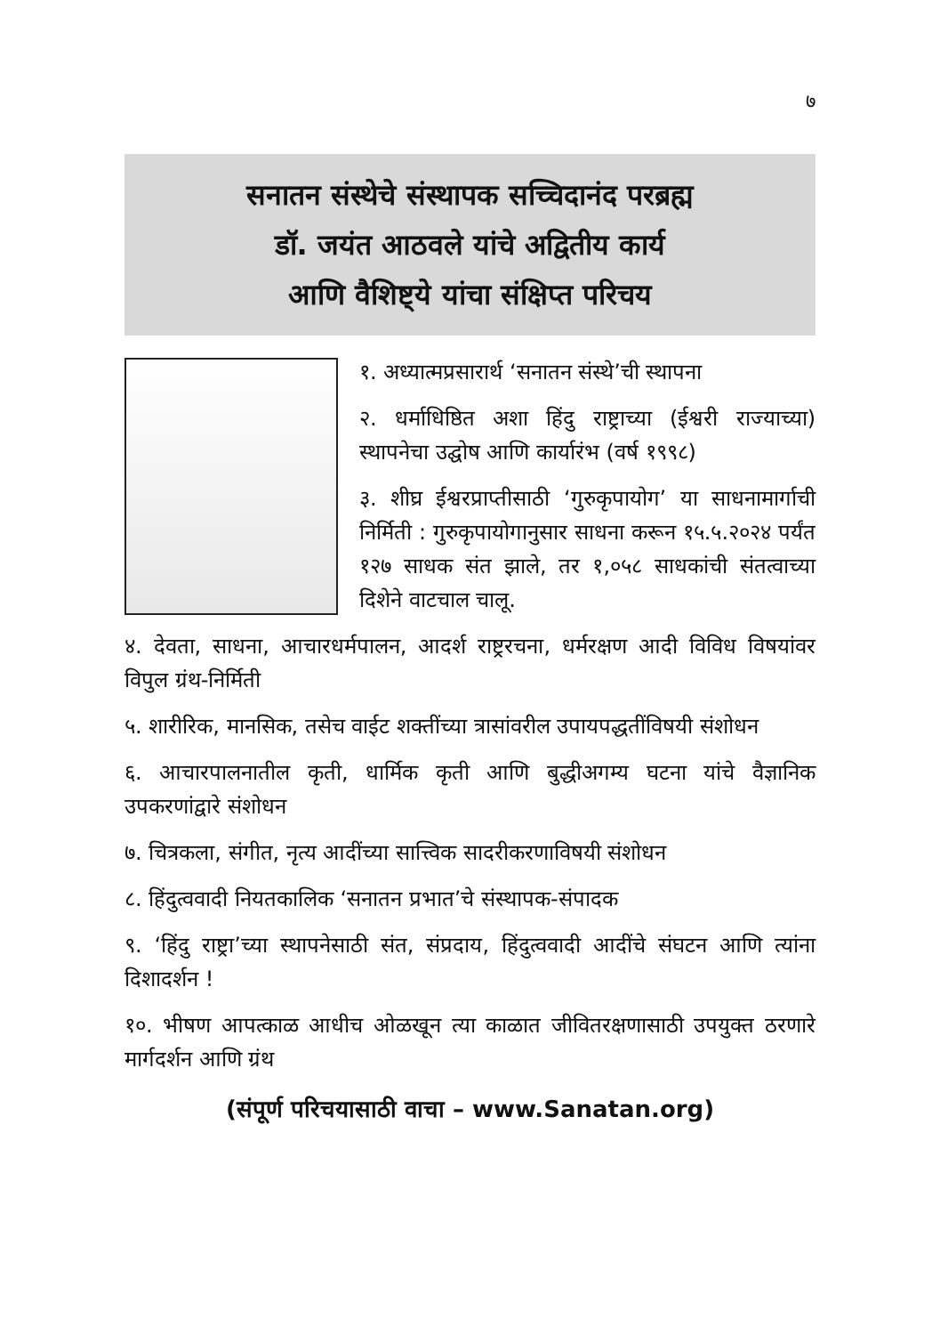७
सनातन संस्थेचे संस्थापक सच्चिदानंद परब्रह्म
डॉ. जयंत आठवले यांचे अद्वितीय कार्य
आणि वैशिष्ट्ये यांचा संक्षिप्त परिचय
१. अध्यात्मप्रसारार्थ ‘सनातन संस्थे’ची स्थापना
२. धर्माधिष्ठित अशा हिंदु राष्ट्राच्या (ईश्वरी राज्याच्या) स्थापनेचा उद्घोष आणि कार्यारंभ (वर्ष १९९८)
३. शीघ्र ईश्वरप्राप्तीसाठी ‘गुरुकृपायोग’ या साधनामार्गाची निर्मिती : गुरुकृपायोगानुसार साधना करून १५.५.२०२४ पर्यंत १२७ साधक संत झाले, तर १,०५८ साधकांची संतत्वाच्या दिशेने वाटचाल चालू.
४. देवता, साधना, आचारधर्मपालन, आदर्श राष्ट्ररचना, धर्मरक्षण आदी विविध विषयांवर विपुल ग्रंथ-निर्मिती
५. शारीरिक, मानसिक, तसेच वाईट शक्तींच्या त्रासांवरील उपायपद्धतींविषयी संशोधन
६. आचारपालनातील कृती, धार्मिक कृती आणि बुद्धीअगम्य घटना यांचे वैज्ञानिक उपकरणांद्वारे संशोधन
७. चित्रकला, संगीत, नृत्य आदींच्या सात्त्विक सादरीकरणाविषयी संशोधन
८. हिंदुत्ववादी नियतकालिक ‘सनातन प्रभात’चे संस्थापक-संपादक
९. ‘हिंदु राष्ट्रा’च्या स्थापनेसाठी संत, संप्रदाय, हिंदुत्ववादी आदींचे संघटन आणि त्यांना दिशादर्शन !
१०. भीषण आपत्काळ आधीच ओळखून त्या काळात जीवितरक्षणासाठी उपयुक्त ठरणारे मार्गदर्शन आणि ग्रंथ
(संपूर्ण परिचयासाठी वाचा – www.Sanatan.org)